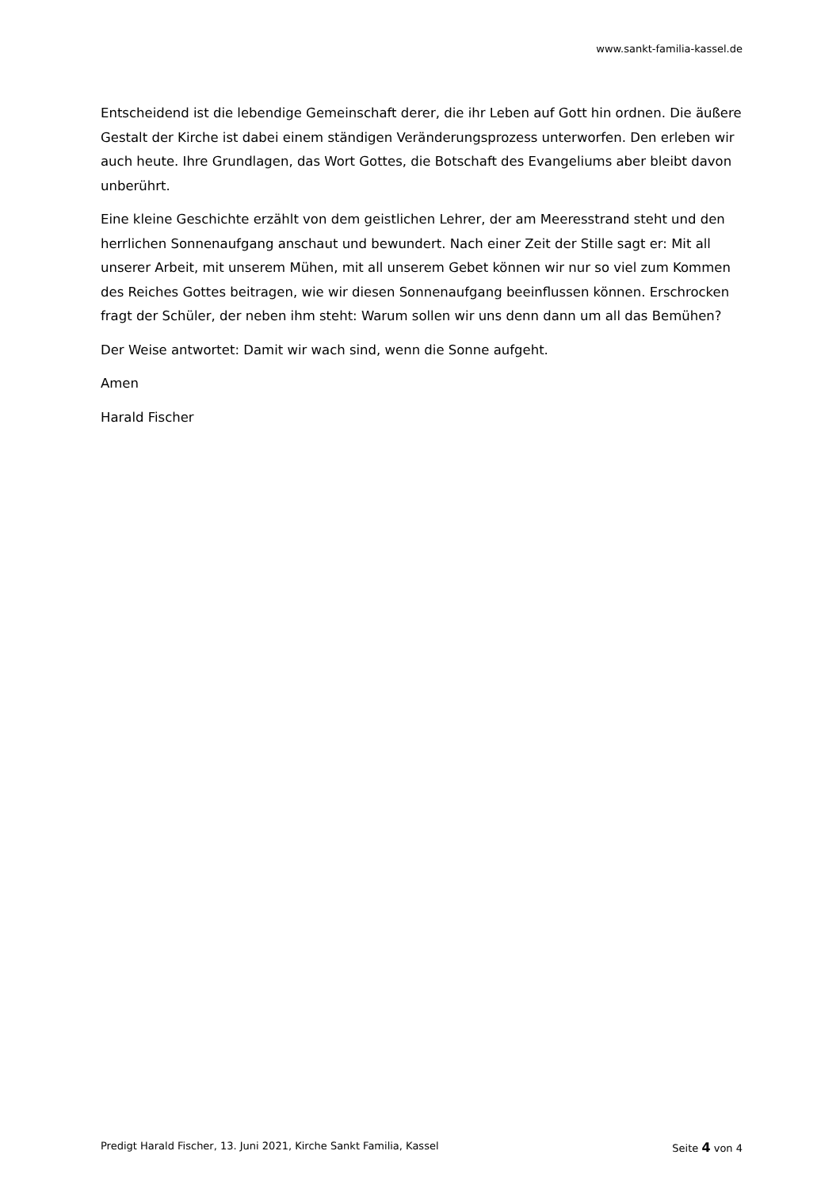www.sankt-familia-kassel.de
Entscheidend ist die lebendige Gemeinschaft derer, die ihr Leben auf Gott hin ordnen. Die äußere Gestalt der Kirche ist dabei einem ständigen Veränderungsprozess unterworfen. Den erleben wir auch heute. Ihre Grundlagen, das Wort Gottes, die Botschaft des Evangeliums aber bleibt davon unberührt.
Eine kleine Geschichte erzählt von dem geistlichen Lehrer, der am Meeresstrand steht und den herrlichen Sonnenaufgang anschaut und bewundert. Nach einer Zeit der Stille sagt er: Mit all unserer Arbeit, mit unserem Mühen, mit all unserem Gebet können wir nur so viel zum Kommen des Reiches Gottes beitragen, wie wir diesen Sonnenaufgang beeinflussen können. Erschrocken fragt der Schüler, der neben ihm steht: Warum sollen wir uns denn dann um all das Bemühen?
Der Weise antwortet: Damit wir wach sind, wenn die Sonne aufgeht.
Amen
Harald Fischer
Predigt Harald Fischer, 13. Juni 2021, Kirche Sankt Familia, Kassel Seite 4 von 4